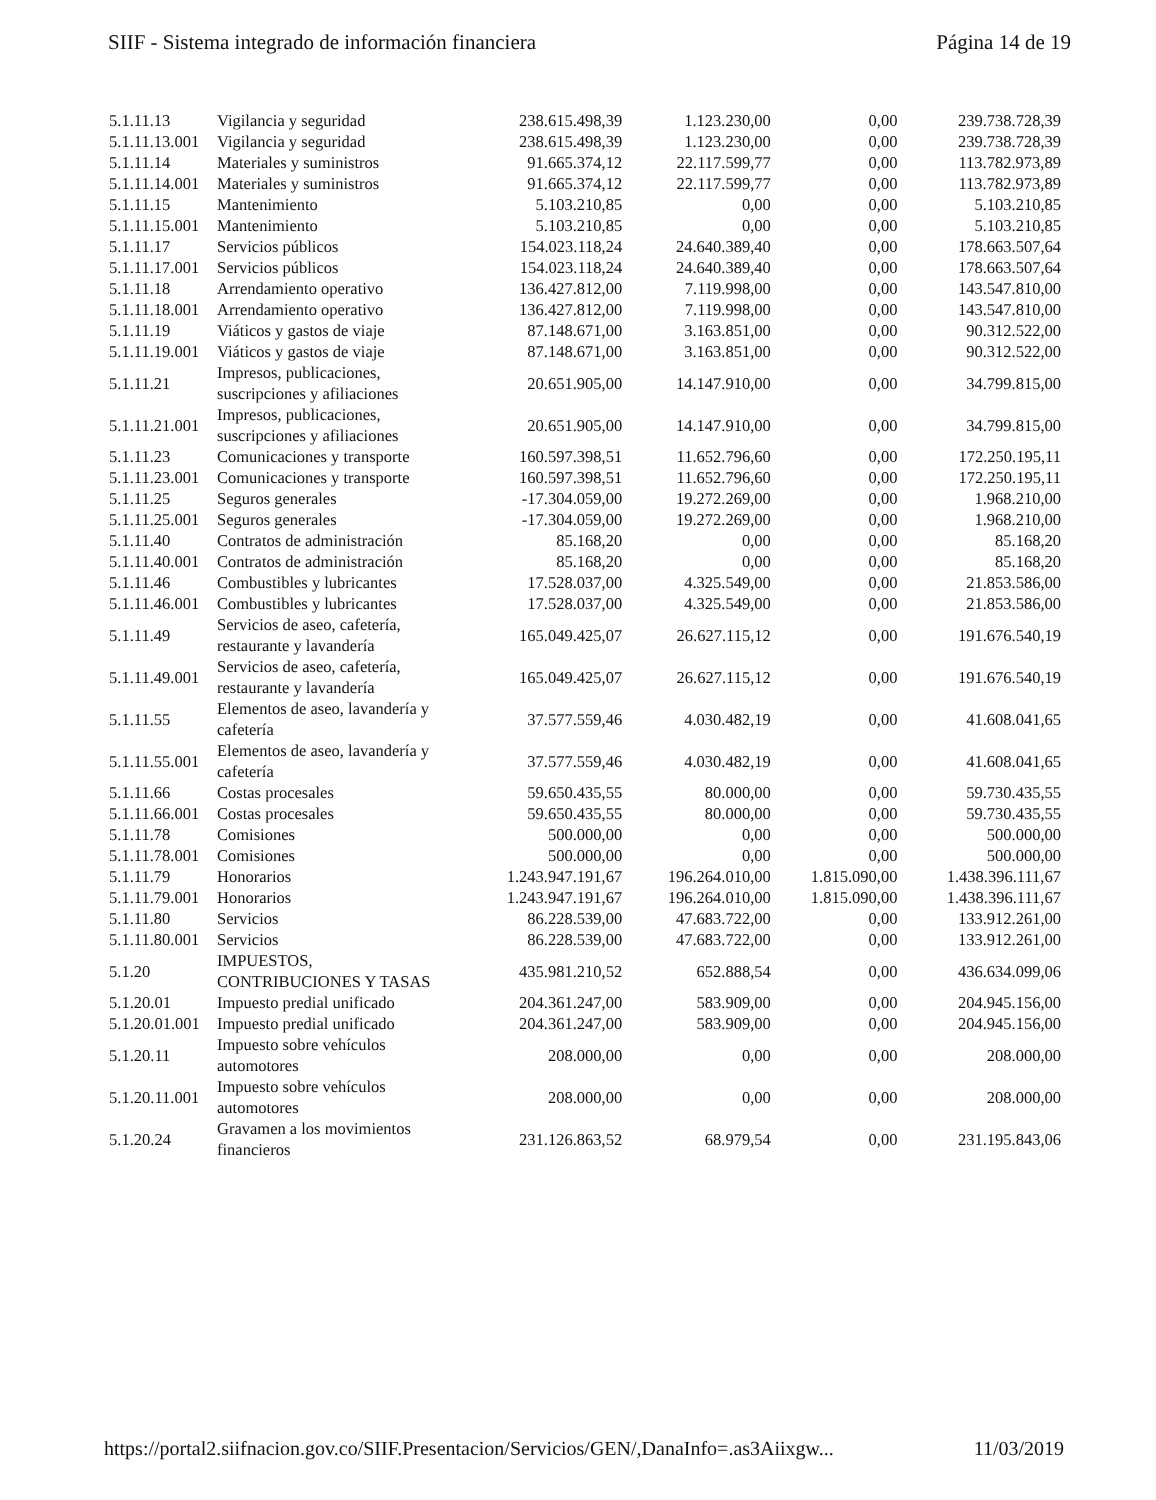SIIF - Sistema integrado de información financiera Página 14 de 19
| 5.1.11.13 | Vigilancia y seguridad | 238.615.498,39 | 1.123.230,00 | 0,00 | 239.738.728,39 |
| 5.1.11.13.001 | Vigilancia y seguridad | 238.615.498,39 | 1.123.230,00 | 0,00 | 239.738.728,39 |
| 5.1.11.14 | Materiales y suministros | 91.665.374,12 | 22.117.599,77 | 0,00 | 113.782.973,89 |
| 5.1.11.14.001 | Materiales y suministros | 91.665.374,12 | 22.117.599,77 | 0,00 | 113.782.973,89 |
| 5.1.11.15 | Mantenimiento | 5.103.210,85 | 0,00 | 0,00 | 5.103.210,85 |
| 5.1.11.15.001 | Mantenimiento | 5.103.210,85 | 0,00 | 0,00 | 5.103.210,85 |
| 5.1.11.17 | Servicios públicos | 154.023.118,24 | 24.640.389,40 | 0,00 | 178.663.507,64 |
| 5.1.11.17.001 | Servicios públicos | 154.023.118,24 | 24.640.389,40 | 0,00 | 178.663.507,64 |
| 5.1.11.18 | Arrendamiento operativo | 136.427.812,00 | 7.119.998,00 | 0,00 | 143.547.810,00 |
| 5.1.11.18.001 | Arrendamiento operativo | 136.427.812,00 | 7.119.998,00 | 0,00 | 143.547.810,00 |
| 5.1.11.19 | Viáticos y gastos de viaje | 87.148.671,00 | 3.163.851,00 | 0,00 | 90.312.522,00 |
| 5.1.11.19.001 | Viáticos y gastos de viaje | 87.148.671,00 | 3.163.851,00 | 0,00 | 90.312.522,00 |
| 5.1.11.21 | Impresos, publicaciones, suscripciones y afiliaciones | 20.651.905,00 | 14.147.910,00 | 0,00 | 34.799.815,00 |
| 5.1.11.21.001 | Impresos, publicaciones, suscripciones y afiliaciones | 20.651.905,00 | 14.147.910,00 | 0,00 | 34.799.815,00 |
| 5.1.11.23 | Comunicaciones y transporte | 160.597.398,51 | 11.652.796,60 | 0,00 | 172.250.195,11 |
| 5.1.11.23.001 | Comunicaciones y transporte | 160.597.398,51 | 11.652.796,60 | 0,00 | 172.250.195,11 |
| 5.1.11.25 | Seguros generales | -17.304.059,00 | 19.272.269,00 | 0,00 | 1.968.210,00 |
| 5.1.11.25.001 | Seguros generales | -17.304.059,00 | 19.272.269,00 | 0,00 | 1.968.210,00 |
| 5.1.11.40 | Contratos de administración | 85.168,20 | 0,00 | 0,00 | 85.168,20 |
| 5.1.11.40.001 | Contratos de administración | 85.168,20 | 0,00 | 0,00 | 85.168,20 |
| 5.1.11.46 | Combustibles y lubricantes | 17.528.037,00 | 4.325.549,00 | 0,00 | 21.853.586,00 |
| 5.1.11.46.001 | Combustibles y lubricantes | 17.528.037,00 | 4.325.549,00 | 0,00 | 21.853.586,00 |
| 5.1.11.49 | Servicios de aseo, cafetería, restaurante y lavandería | 165.049.425,07 | 26.627.115,12 | 0,00 | 191.676.540,19 |
| 5.1.11.49.001 | Servicios de aseo, cafetería, restaurante y lavandería | 165.049.425,07 | 26.627.115,12 | 0,00 | 191.676.540,19 |
| 5.1.11.55 | Elementos de aseo, lavandería y cafetería | 37.577.559,46 | 4.030.482,19 | 0,00 | 41.608.041,65 |
| 5.1.11.55.001 | Elementos de aseo, lavandería y cafetería | 37.577.559,46 | 4.030.482,19 | 0,00 | 41.608.041,65 |
| 5.1.11.66 | Costas procesales | 59.650.435,55 | 80.000,00 | 0,00 | 59.730.435,55 |
| 5.1.11.66.001 | Costas procesales | 59.650.435,55 | 80.000,00 | 0,00 | 59.730.435,55 |
| 5.1.11.78 | Comisiones | 500.000,00 | 0,00 | 0,00 | 500.000,00 |
| 5.1.11.78.001 | Comisiones | 500.000,00 | 0,00 | 0,00 | 500.000,00 |
| 5.1.11.79 | Honorarios | 1.243.947.191,67 | 196.264.010,00 | 1.815.090,00 | 1.438.396.111,67 |
| 5.1.11.79.001 | Honorarios | 1.243.947.191,67 | 196.264.010,00 | 1.815.090,00 | 1.438.396.111,67 |
| 5.1.11.80 | Servicios | 86.228.539,00 | 47.683.722,00 | 0,00 | 133.912.261,00 |
| 5.1.11.80.001 | Servicios | 86.228.539,00 | 47.683.722,00 | 0,00 | 133.912.261,00 |
| 5.1.20 | IMPUESTOS, CONTRIBUCIONES Y TASAS | 435.981.210,52 | 652.888,54 | 0,00 | 436.634.099,06 |
| 5.1.20.01 | Impuesto predial unificado | 204.361.247,00 | 583.909,00 | 0,00 | 204.945.156,00 |
| 5.1.20.01.001 | Impuesto predial unificado | 204.361.247,00 | 583.909,00 | 0,00 | 204.945.156,00 |
| 5.1.20.11 | Impuesto sobre vehículos automotores | 208.000,00 | 0,00 | 0,00 | 208.000,00 |
| 5.1.20.11.001 | Impuesto sobre vehículos automotores | 208.000,00 | 0,00 | 0,00 | 208.000,00 |
| 5.1.20.24 | Gravamen a los movimientos financieros | 231.126.863,52 | 68.979,54 | 0,00 | 231.195.843,06 |
https://portal2.siifnacion.gov.co/SIIF.Presentacion/Servicios/GEN/,DanaInfo=.as3Aiixgw... 11/03/2019